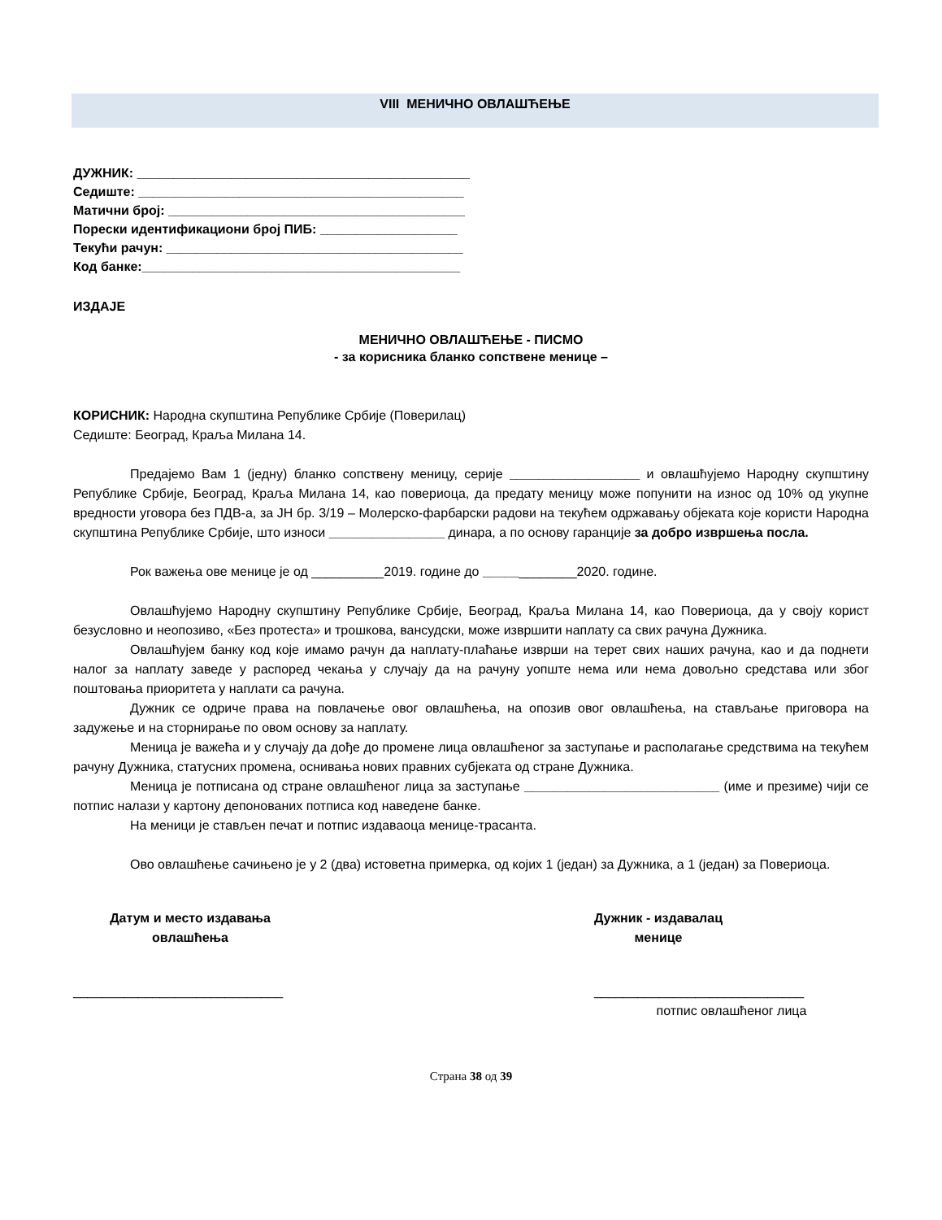VIII МЕНИЧНО ОВЛАШЋЕЊЕ
ДУЖНИК: ______________________________________________
Седиште: _____________________________________________
Матични број: _________________________________________
Порески идентификациони број ПИБ: ___________________
Текући рачун: _________________________________________
Код банке:____________________________________________
ИЗДАЈЕ
МЕНИЧНО ОВЛАШЋЕЊЕ - ПИСМО
- за корисника бланко сопствене менице –
КОРИСНИК: Народна скупштина Републике Србије (Поверилац)
Седиште: Београд, Краља Милана 14.
Предајемо Вам 1 (једну) бланко сопствену меницу, серије __________________ и овлашћујемо Народну скупштину Републике Србије, Београд, Краља Милана 14, као повериоца, да предату меницу може попунити на износ од 10% од укупне вредности уговора без ПДВ-а, за ЈН бр. 3/19 – Молерско-фарбарски радови на текућем одржавању објеката које користи Народна скупштина Републике Србије, што износи ________________ динара, а по основу гаранције за добро извршења посла.
Рок важења ове менице је од __________2019. године до _____________2020. године.
Овлашћујемо Народну скупштину Републике Србије, Београд, Краља Милана 14, као Повериоца, да у своју корист безусловно и неопозиво, «Без протеста» и трошкова, вансудски, може извршити наплату са свих рачуна Дужника.
Овлашћујем банку код које имамо рачун да наплату-плаћање изврши на терет свих наших рачуна, као и да поднети налог за наплату заведе у распоред чекања у случају да на рачуну уопште нема или нема довољно средстава или због поштовања приоритета у наплати са рачуна.
Дужник се одриче права на повлачење овог овлашћења, на опозив овог овлашћења, на стављање приговора на задужење и на сторнирање по овом основу за наплату.
Меница је важећа и у случају да дође до промене лица овлашћеног за заступање и располагање средствима на текућем рачуну Дужника, статусних промена, оснивања нових правних субјеката од стране Дужника.
Меница је потписана од стране овлашћеног лица за заступање ___________________________ (име и презиме) чији се потпис налази у картону депонованих потписа код наведене банке.
На меници је стављен печат и потпис издаваоца менице-трасанта.
Ово овлашћење сачињено је у 2 (два) истоветна примерка, од којих 1 (један) за Дужника, а 1 (један) за Повериоца.
Датум и место издавања
овлашћења
_____________________________
Дужник - издавалац
менице
_____________________________
потпис овлашћеног лица
Страна 38 од 39